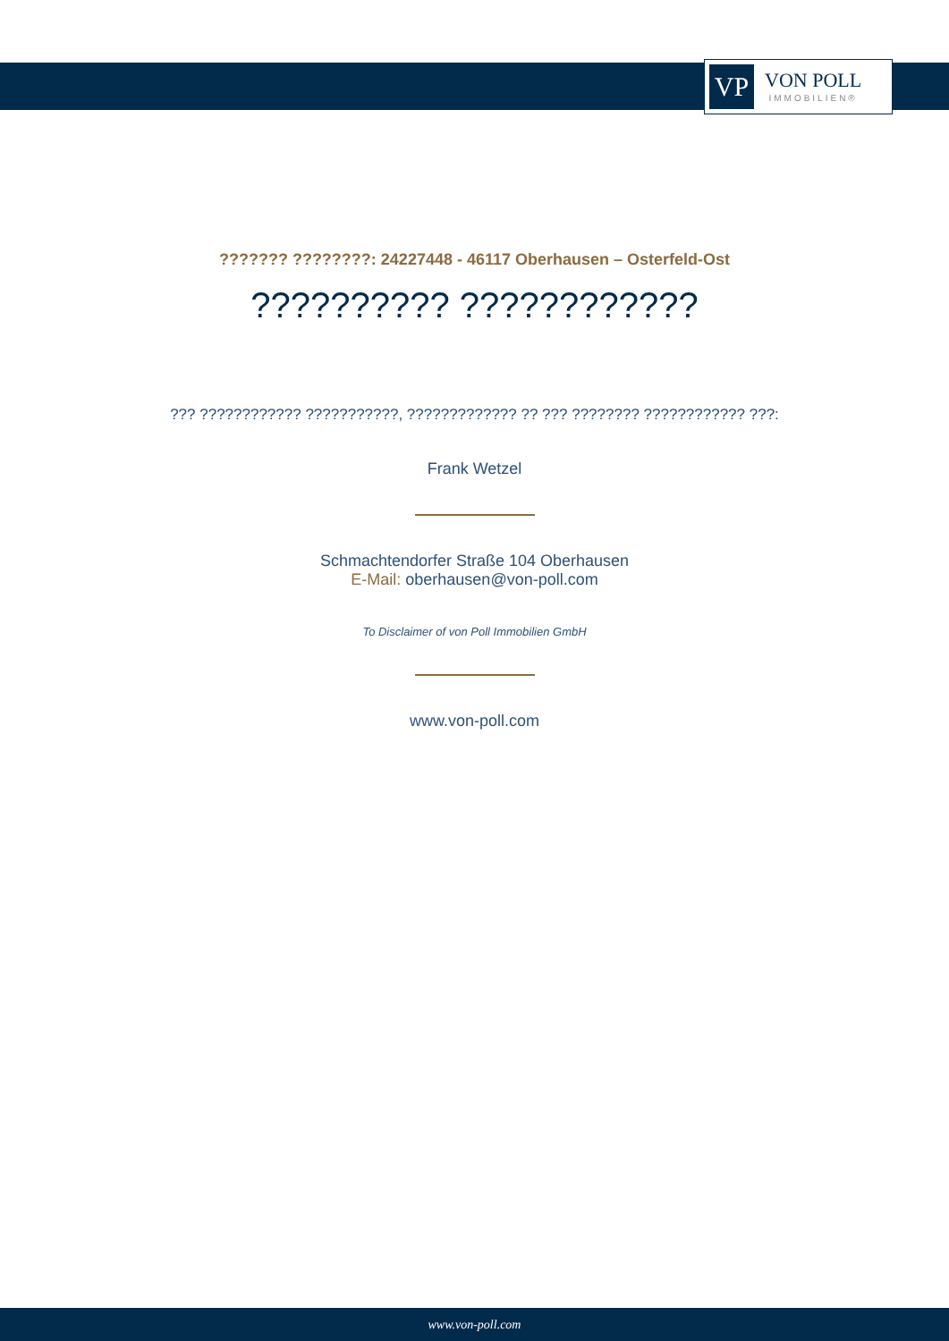VP
VON POLL
IMMOBILIEN®
??????? ????????: 24227448 - 46117 Oberhausen – Osterfeld-Ost
?????????? ????????????
??? ???????????? ???????????, ????????????? ?? ??? ???????? ???????????? ???:
Frank Wetzel
Schmachtendorfer Straße 104 Oberhausen
E-Mail: oberhausen@von-poll.com
To Disclaimer of von Poll Immobilien GmbH
www.von-poll.com
www.von-poll.com